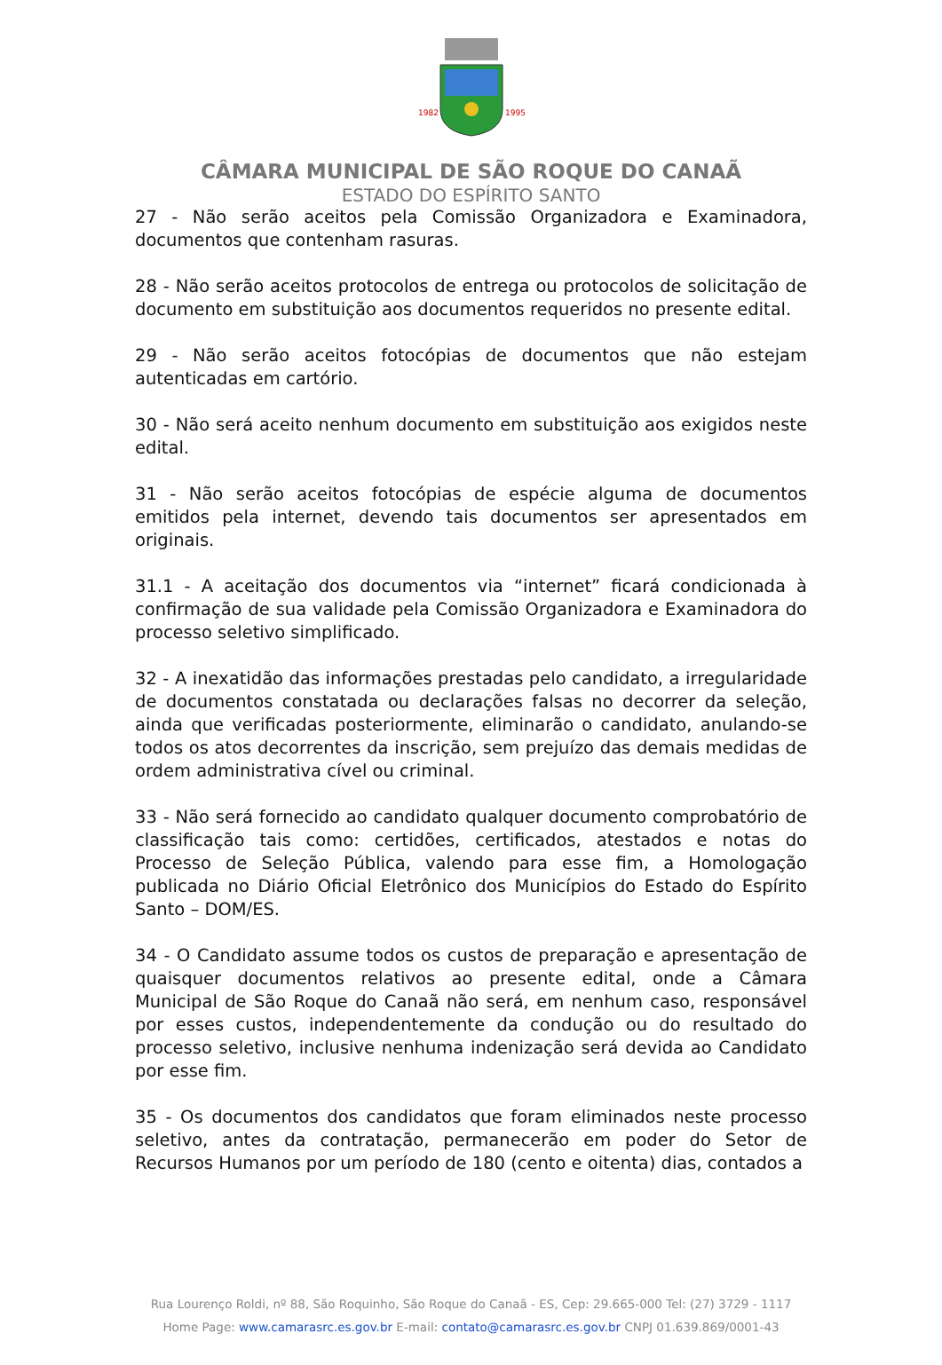1982
1995
CÂMARA MUNICIPAL DE SÃO ROQUE DO CANAÃ
ESTADO DO ESPÍRITO SANTO
27 - Não serão aceitos pela Comissão Organizadora e Examinadora, documentos que contenham rasuras.
28 - Não serão aceitos protocolos de entrega ou protocolos de solicitação de documento em substituição aos documentos requeridos no presente edital.
29 - Não serão aceitos fotocópias de documentos que não estejam autenticadas em cartório.
30 - Não será aceito nenhum documento em substituição aos exigidos neste edital.
31 - Não serão aceitos fotocópias de espécie alguma de documentos emitidos pela internet, devendo tais documentos ser apresentados em originais.
31.1 - A aceitação dos documentos via “internet” ficará condicionada à confirmação de sua validade pela Comissão Organizadora e Examinadora do processo seletivo simplificado.
32 - A inexatidão das informações prestadas pelo candidato, a irregularidade de documentos constatada ou declarações falsas no decorrer da seleção, ainda que verificadas posteriormente, eliminarão o candidato, anulando-se todos os atos decorrentes da inscrição, sem prejuízo das demais medidas de ordem administrativa cível ou criminal.
33 - Não será fornecido ao candidato qualquer documento comprobatório de classificação tais como: certidões, certificados, atestados e notas do Processo de Seleção Pública, valendo para esse fim, a Homologação publicada no Diário Oficial Eletrônico dos Municípios do Estado do Espírito Santo – DOM/ES.
34 - O Candidato assume todos os custos de preparação e apresentação de quaisquer documentos relativos ao presente edital, onde a Câmara Municipal de São Roque do Canaã não será, em nenhum caso, responsável por esses custos, independentemente da condução ou do resultado do processo seletivo, inclusive nenhuma indenização será devida ao Candidato por esse fim.
35 - Os documentos dos candidatos que foram eliminados neste processo seletivo, antes da contratação, permanecerão em poder do Setor de Recursos Humanos por um período de 180 (cento e oitenta) dias, contados a
Rua Lourenço Roldi, nº 88, São Roquinho, São Roque do Canaã - ES, Cep: 29.665-000 Tel: (27) 3729 - 1117
Home Page: www.camarasrc.es.gov.br E-mail: contato@camarasrc.es.gov.br CNPJ 01.639.869/0001-43